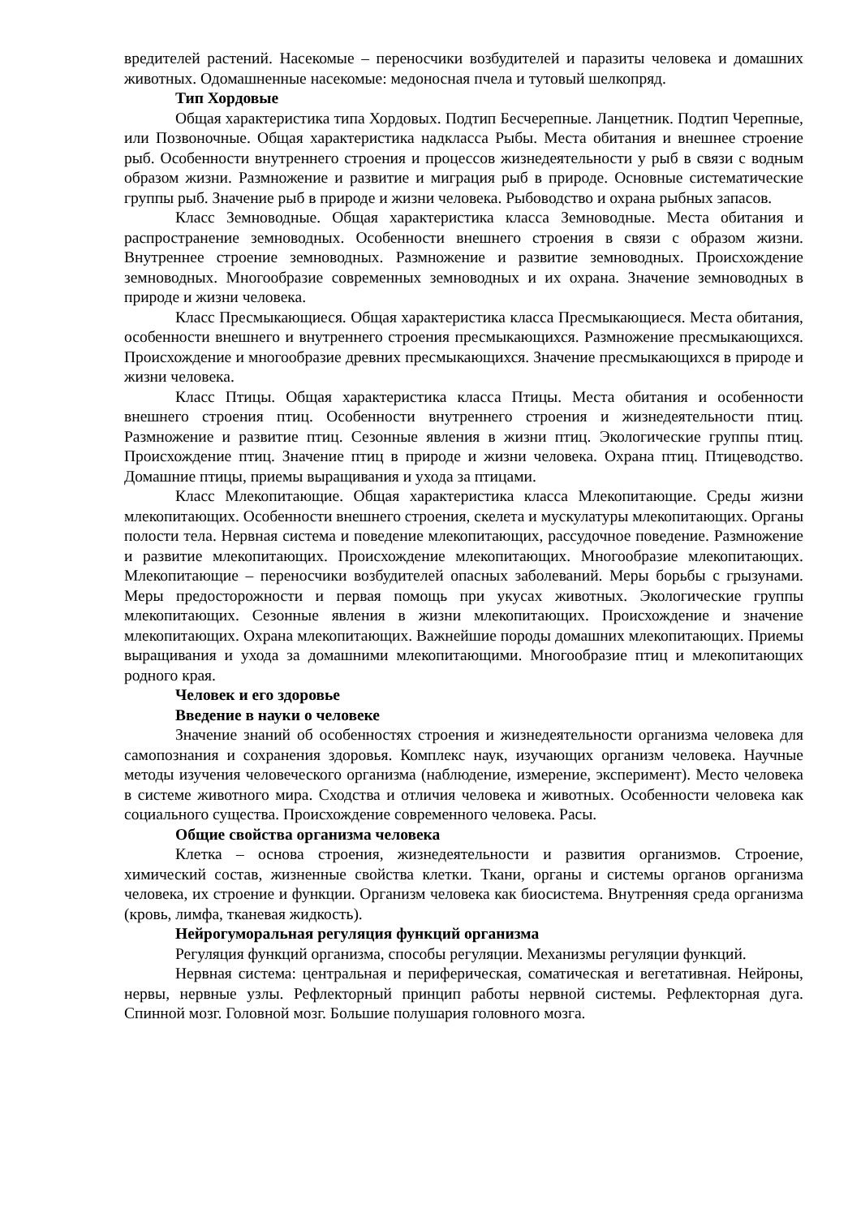вредителей растений. Насекомые – переносчики возбудителей и паразиты человека и домашних животных. Одомашненные насекомые: медоносная пчела и тутовый шелкопряд.
Тип Хордовые
Общая характеристика типа Хордовых. Подтип Бесчерепные. Ланцетник. Подтип Черепные, или Позвоночные. Общая характеристика надкласса Рыбы. Места обитания и внешнее строение рыб. Особенности внутреннего строения и процессов жизнедеятельности у рыб в связи с водным образом жизни. Размножение и развитие и миграция рыб в природе. Основные систематические группы рыб. Значение рыб в природе и жизни человека. Рыбоводство и охрана рыбных запасов.
Класс Земноводные. Общая характеристика класса Земноводные. Места обитания и распространение земноводных. Особенности внешнего строения в связи с образом жизни. Внутреннее строение земноводных. Размножение и развитие земноводных. Происхождение земноводных. Многообразие современных земноводных и их охрана. Значение земноводных в природе и жизни человека.
Класс Пресмыкающиеся. Общая характеристика класса Пресмыкающиеся. Места обитания, особенности внешнего и внутреннего строения пресмыкающихся. Размножение пресмыкающихся. Происхождение и многообразие древних пресмыкающихся. Значение пресмыкающихся в природе и жизни человека.
Класс Птицы. Общая характеристика класса Птицы. Места обитания и особенности внешнего строения птиц. Особенности внутреннего строения и жизнедеятельности птиц. Размножение и развитие птиц. Сезонные явления в жизни птиц. Экологические группы птиц. Происхождение птиц. Значение птиц в природе и жизни человека. Охрана птиц. Птицеводство. Домашние птицы, приемы выращивания и ухода за птицами.
Класс Млекопитающие. Общая характеристика класса Млекопитающие. Среды жизни млекопитающих. Особенности внешнего строения, скелета и мускулатуры млекопитающих. Органы полости тела. Нервная система и поведение млекопитающих, рассудочное поведение. Размножение и развитие млекопитающих. Происхождение млекопитающих. Многообразие млекопитающих. Млекопитающие – переносчики возбудителей опасных заболеваний. Меры борьбы с грызунами. Меры предосторожности и первая помощь при укусах животных. Экологические группы млекопитающих. Сезонные явления в жизни млекопитающих. Происхождение и значение млекопитающих. Охрана млекопитающих. Важнейшие породы домашних млекопитающих. Приемы выращивания и ухода за домашними млекопитающими. Многообразие птиц и млекопитающих родного края.
Человек и его здоровье
Введение в науки о человеке
Значение знаний об особенностях строения и жизнедеятельности организма человека для самопознания и сохранения здоровья. Комплекс наук, изучающих организм человека. Научные методы изучения человеческого организма (наблюдение, измерение, эксперимент). Место человека в системе животного мира. Сходства и отличия человека и животных. Особенности человека как социального существа. Происхождение современного человека. Расы.
Общие свойства организма человека
Клетка – основа строения, жизнедеятельности и развития организмов. Строение, химический состав, жизненные свойства клетки. Ткани, органы и системы органов организма человека, их строение и функции. Организм человека как биосистема. Внутренняя среда организма (кровь, лимфа, тканевая жидкость).
Нейрогуморальная регуляция функций организма
Регуляция функций организма, способы регуляции. Механизмы регуляции функций.
Нервная система: центральная и периферическая, соматическая и вегетативная. Нейроны, нервы, нервные узлы. Рефлекторный принцип работы нервной системы. Рефлекторная дуга. Спинной мозг. Головной мозг. Большие полушария головного мозга.